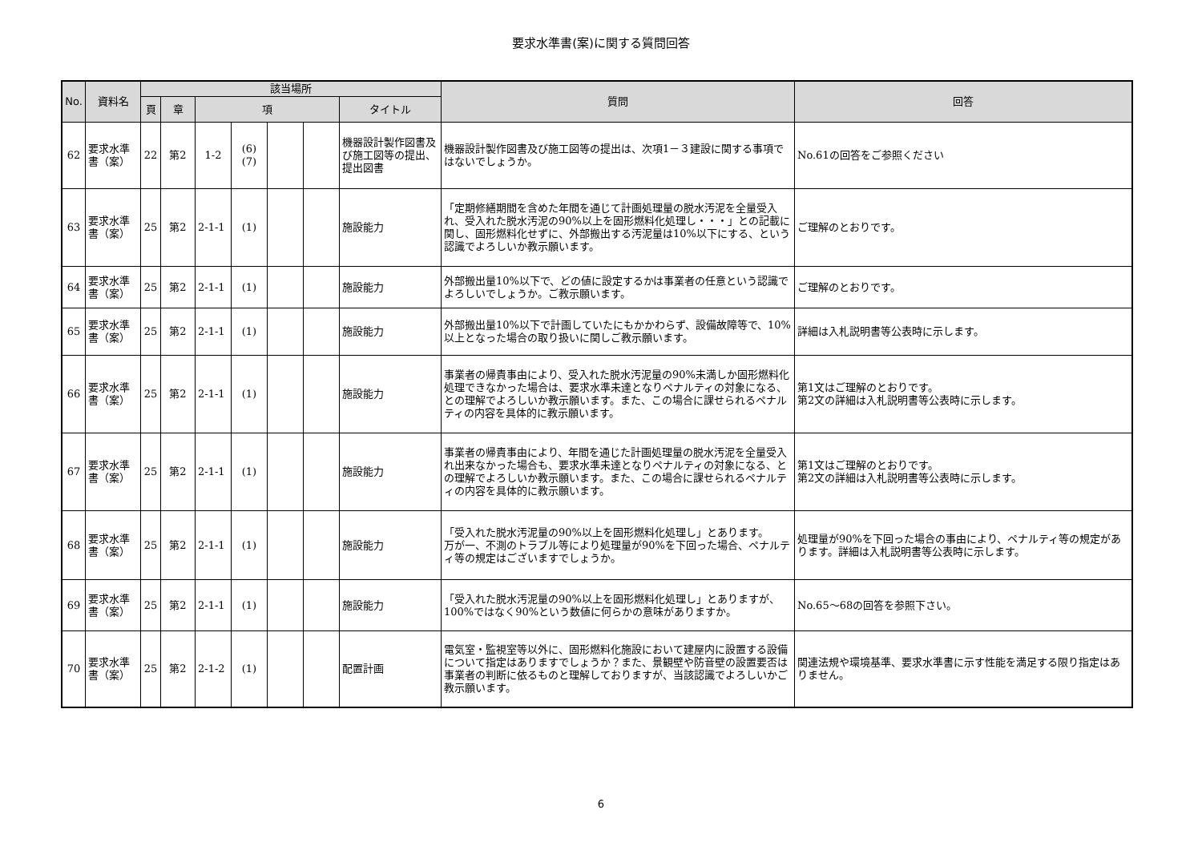要求水準書(案)に関する質問回答
| No. | 資料名 | 該当場所 | | | | | | | 質問 | 回答 |
| --- | --- | --- | --- | --- | --- | --- | --- | --- | --- | --- |
| | | 頁 | 章 | 項 | | | | タイトル | | |
| 62 | 要求水準書（案） | 22 | 第2 | 1-2 | (6) (7) | | | 機器設計製作図書及び施工図等の提出、提出図書 | 機器設計製作図書及び施工図等の提出は、次項1－３建設に関する事項ではないでしょうか。 | No.61の回答をご参照ください |
| 63 | 要求水準書（案） | 25 | 第2 | 2-1-1 | (1) | | | 施設能力 | 「定期修繕期間を含めた年間を通じて計画処理量の脱水汚泥を全量受入れ、受入れた脱水汚泥の90%以上を固形燃料化処理し・・・」との記載に関し、固形燃料化せずに、外部搬出する汚泥量は10%以下にする、という認識でよろしいか教示願います。 | ご理解のとおりです。 |
| 64 | 要求水準書（案） | 25 | 第2 | 2-1-1 | (1) | | | 施設能力 | 外部搬出量10%以下で、どの値に設定するかは事業者の任意という認識でよろしいでしょうか。ご教示願います。 | ご理解のとおりです。 |
| 65 | 要求水準書（案） | 25 | 第2 | 2-1-1 | (1) | | | 施設能力 | 外部搬出量10%以下で計画していたにもかかわらず、設備故障等で、10%以上となった場合の取り扱いに関しご教示願います。 | 詳細は入札説明書等公表時に示します。 |
| 66 | 要求水準書（案） | 25 | 第2 | 2-1-1 | (1) | | | 施設能力 | 事業者の帰責事由により、受入れた脱水汚泥量の90%未満しか固形燃料化処理できなかった場合は、要求水準未達となりペナルティの対象になる、との理解でよろしいか教示願います。また、この場合に課せられるペナルティの内容を具体的に教示願います。 | 第1文はご理解のとおりです。 第2文の詳細は入札説明書等公表時に示します。 |
| 67 | 要求水準書（案） | 25 | 第2 | 2-1-1 | (1) | | | 施設能力 | 事業者の帰責事由により、年間を通じた計画処理量の脱水汚泥を全量受入れ出来なかった場合も、要求水準未達となりペナルティの対象になる、との理解でよろしいか教示願います。また、この場合に課せられるペナルティの内容を具体的に教示願います。 | 第1文はご理解のとおりです。 第2文の詳細は入札説明書等公表時に示します。 |
| 68 | 要求水準書（案） | 25 | 第2 | 2-1-1 | (1) | | | 施設能力 | 「受入れた脱水汚泥量の90%以上を固形燃料化処理し」とあります。 万が一、不測のトラブル等により処理量が90%を下回った場合、ペナルティ等の規定はございますでしょうか。 | 処理量が90%を下回った場合の事由により、ペナルティ等の規定があります。詳細は入札説明書等公表時に示します。 |
| 69 | 要求水準書（案） | 25 | 第2 | 2-1-1 | (1) | | | 施設能力 | 「受入れた脱水汚泥量の90%以上を固形燃料化処理し」とありますが、100%ではなく90%という数値に何らかの意味がありますか。 | No.65～68の回答を参照下さい。 |
| 70 | 要求水準書（案） | 25 | 第2 | 2-1-2 | (1) | | | 配置計画 | 電気室・監視室等以外に、固形燃料化施設において建屋内に設置する設備について指定はありますでしょうか？また、景観壁や防音壁の設置要否は事業者の判断に依るものと理解しておりますが、当該認識でよろしいかご教示願います。 | 関連法規や環境基準、要求水準書に示す性能を満足する限り指定はありません。 |
6